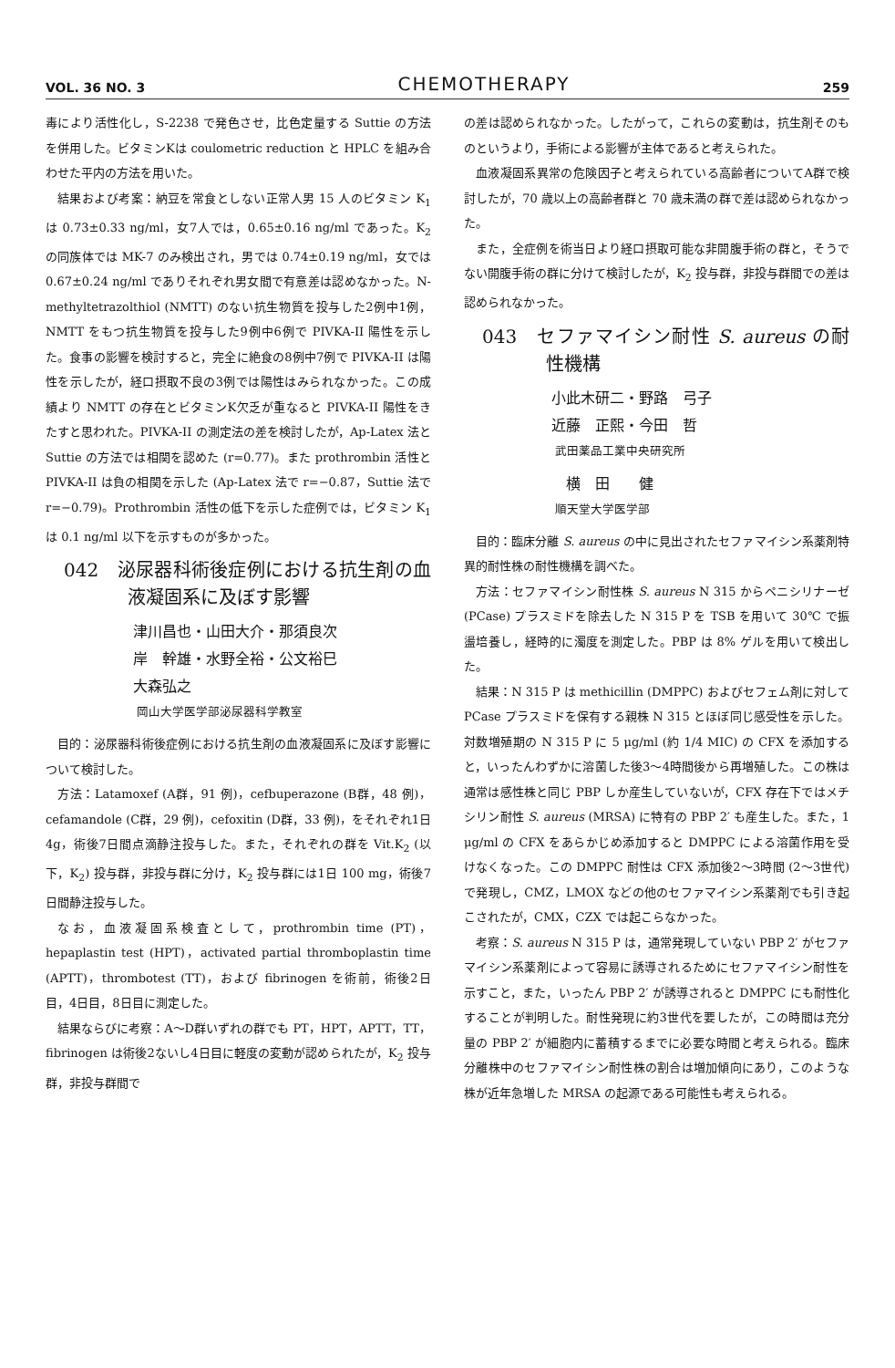VOL. 36 NO. 3 CHEMOTHERAPY 259
毒により活性化し，S-2238 で発色させ，比色定量する Suttie の方法を併用した。ビタミンKは coulometric reduction と HPLC を組み合わせた平内の方法を用いた。
結果および考案：納豆を常食としない正常人男 15 人のビタミン K<sub>1</sub> は 0.73±0.33 ng/ml，女7人では，0.65±0.16 ng/ml であった。K<sub>2</sub> の同族体では MK-7 のみ検出され，男では 0.74±0.19 ng/ml，女では 0.67±0.24 ng/ml でありそれぞれ男女間で有意差は認めなかった。N-methyltetrazolthiol (NMTT) のない抗生物質を投与した2例中1例，NMTT をもつ抗生物質を投与した9例中6例で PIVKA-II 陽性を示した。食事の影響を検討すると，完全に絶食の8例中7例で PIVKA-II は陽性を示したが，経口摂取不良の3例では陽性はみられなかった。この成績より NMTT の存在とビタミンK欠乏が重なると PIVKA-II 陽性をきたすと思われた。PIVKA-II の測定法の差を検討したが，Ap-Latex 法と Suttie の方法では相関を認めた (r=0.77)。また prothrombin 活性と PIVKA-II は負の相関を示した (Ap-Latex 法で r=−0.87，Suttie 法で r=−0.79)。Prothrombin 活性の低下を示した症例では，ビタミン K<sub>1</sub> は 0.1 ng/ml 以下を示すものが多かった。
042　泌尿器科術後症例における抗生剤の血液凝固系に及ぼす影響
津川昌也・山田大介・那須良次
岸　幹雄・水野全裕・公文裕巳
大森弘之
岡山大学医学部泌尿器科学教室
目的：泌尿器科術後症例における抗生剤の血液凝固系に及ぼす影響について検討した。
方法：Latamoxef (A群，91 例)，cefbuperazone (B群，48 例)，cefamandole (C群，29 例)，cefoxitin (D群，33 例)，をそれぞれ1日 4g，術後7日間点滴静注投与した。また，それぞれの群を Vit.K<sub>2</sub> (以下，K<sub>2</sub>) 投与群，非投与群に分け，K<sub>2</sub> 投与群には1日 100 mg，術後7日間静注投与した。
なお，血液凝固系検査として，prothrombin time (PT)，hepaplastin test (HPT)，activated partial thromboplastin time (APTT)，thrombotest (TT)，および fibrinogen を術前，術後2日目，4日目，8日目に測定した。
結果ならびに考察：A～D群いずれの群でも PT，HPT，APTT，TT，fibrinogen は術後2ないし4日目に軽度の変動が認められたが，K<sub>2</sub> 投与群，非投与群間で
の差は認められなかった。したがって，これらの変動は，抗生剤そのものというより，手術による影響が主体であると考えられた。
血液凝固系異常の危険因子と考えられている高齢者についてA群で検討したが，70 歳以上の高齢者群と 70 歳未満の群で差は認められなかった。
また，全症例を術当日より経口摂取可能な非開腹手術の群と，そうでない開腹手術の群に分けて検討したが，K<sub>2</sub> 投与群，非投与群間での差は認められなかった。
043　セファマイシン耐性 S. aureus の耐性機構
小此木研二・野路　弓子
近藤　正熙・今田　哲
武田薬品工業中央研究所
横　田　　健
順天堂大学医学部
目的：臨床分離 S. aureus の中に見出されたセファマイシン系薬剤特異的耐性株の耐性機構を調べた。
方法：セファマイシン耐性株 S. aureus N 315 からペニシリナーゼ (PCase) プラスミドを除去した N 315 P を TSB を用いて 30℃ で振盪培養し，経時的に濁度を測定した。PBP は 8% ゲルを用いて検出した。
結果：N 315 P は methicillin (DMPPC) およびセフェム剤に対して PCase プラスミドを保有する親株 N 315 とほぼ同じ感受性を示した。対数増殖期の N 315 P に 5 μg/ml (約 1/4 MIC) の CFX を添加すると，いったんわずかに溶菌した後3～4時間後から再増殖した。この株は通常は感性株と同じ PBP しか産生していないが，CFX 存在下ではメチシリン耐性 S. aureus (MRSA) に特有の PBP 2′ も産生した。また，1 μg/ml の CFX をあらかじめ添加すると DMPPC による溶菌作用を受けなくなった。この DMPPC 耐性は CFX 添加後2～3時間 (2～3世代) で発現し，CMZ，LMOX などの他のセファマイシン系薬剤でも引き起こされたが，CMX，CZX では起こらなかった。
考察：S. aureus N 315 P は，通常発現していない PBP 2′ がセファマイシン系薬剤によって容易に誘導されるためにセファマイシン耐性を示すこと，また，いったん PBP 2′ が誘導されると DMPPC にも耐性化することが判明した。耐性発現に約3世代を要したが，この時間は充分量の PBP 2′ が細胞内に蓄積するまでに必要な時間と考えられる。臨床分離株中のセファマイシン耐性株の割合は増加傾向にあり，このような株が近年急増した MRSA の起源である可能性も考えられる。